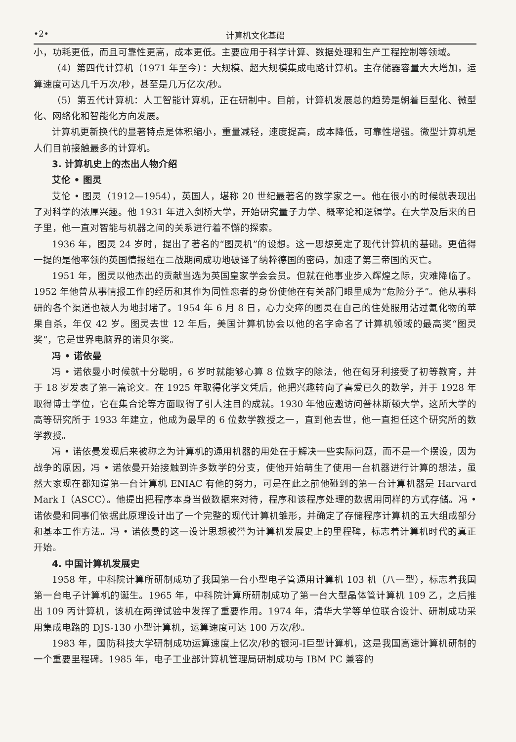•2• 计算机文化基础
小，功耗更低，而且可靠性更高，成本更低。主要应用于科学计算、数据处理和生产工程控制等领域。
（4）第四代计算机（1971 年至今）：大规模、超大规模集成电路计算机。主存储器容量大大增加，运算速度可达几千万次/秒，甚至是几万亿次/秒。
（5）第五代计算机：人工智能计算机，正在研制中。目前，计算机发展总的趋势是朝着巨型化、微型化、网络化和智能化方向发展。
计算机更新换代的显著特点是体积缩小，重量减轻，速度提高，成本降低，可靠性增强。微型计算机是人们目前接触最多的计算机。
3. 计算机史上的杰出人物介绍
艾伦 • 图灵
艾伦 • 图灵（1912—1954），英国人，堪称 20 世纪最著名的数学家之一。他在很小的时候就表现出了对科学的浓厚兴趣。他 1931 年进入剑桥大学，开始研究量子力学、概率论和逻辑学。在大学及后来的日子里，他一直对智能与机器之间的关系进行着不懈的探索。
1936 年，图灵 24 岁时，提出了著名的“图灵机”的设想。这一思想奠定了现代计算机的基础。更值得一提的是他率领的英国情报组在二战期间成功地破译了纳粹德国的密码，加速了第三帝国的灭亡。
1951 年，图灵以他杰出的贡献当选为英国皇家学会会员。但就在他事业步入辉煌之际，灾难降临了。1952 年他曾从事情报工作的经历和其作为同性恋者的身份使他在有关部门眼里成为“危险分子”。他从事科研的各个渠道也被人为地封堵了。1954 年 6 月 8 日，心力交瘁的图灵在自己的住处服用沾过氰化物的苹果自杀，年仅 42 岁。图灵去世 12 年后，美国计算机协会以他的名字命名了计算机领域的最高奖“图灵奖”，它是世界电脑界的诺贝尔奖。
冯 • 诺依曼
冯 • 诺依曼小时候就十分聪明，6 岁时就能够心算 8 位数字的除法，他在匈牙利接受了初等教育，并于 18 岁发表了第一篇论文。在 1925 年取得化学文凭后，他把兴趣转向了喜爱已久的数学，并于 1928 年取得博士学位，它在集合论等方面取得了引人注目的成就。1930 年他应邀访问普林斯顿大学，这所大学的高等研究所于 1933 年建立，他成为最早的 6 位数学教授之一，直到他去世，他一直担任这个研究所的数学教授。
冯 • 诺依曼发现后来被称之为计算机的通用机器的用处在于解决一些实际问题，而不是一个摆设，因为战争的原因，冯 • 诺依曼开始接触到许多数学的分支，使他开始萌生了使用一台机器进行计算的想法，虽然大家现在都知道第一台计算机 ENIAC 有他的努力，可是在此之前他碰到的第一台计算机器是 Harvard Mark Ⅰ（ASCC）。他提出把程序本身当做数据来对待，程序和该程序处理的数据用同样的方式存储。冯 • 诺依曼和同事们依据此原理设计出了一个完整的现代计算机雏形，并确定了存储程序计算机的五大组成部分和基本工作方法。冯 • 诺依曼的这一设计思想被誉为计算机发展史上的里程碑，标志着计算机时代的真正开始。
4. 中国计算机发展史
1958 年，中科院计算所研制成功了我国第一台小型电子管通用计算机 103 机（八一型），标志着我国第一台电子计算机的诞生。1965 年，中科院计算所研制成功了第一台大型晶体管计算机 109 乙，之后推出 109 丙计算机，该机在两弹试验中发挥了重要作用。1974 年，清华大学等单位联合设计、研制成功采用集成电路的 DJS-130 小型计算机，运算速度可达 100 万次/秒。
1983 年，国防科技大学研制成功运算速度上亿次/秒的银河-Ⅰ巨型计算机，这是我国高速计算机研制的一个重要里程碑。1985 年，电子工业部计算机管理局研制成功与 IBM PC 兼容的